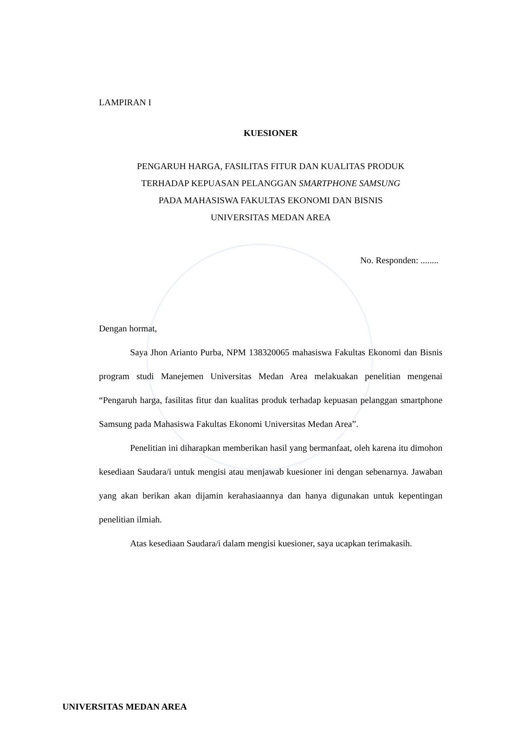LAMPIRAN I
KUESIONER
PENGARUH HARGA, FASILITAS FITUR DAN KUALITAS PRODUK
TERHADAP KEPUASAN PELANGGAN SMARTPHONE SAMSUNG
PADA MAHASISWA FAKULTAS EKONOMI DAN BISNIS
UNIVERSITAS MEDAN AREA
No. Responden: ........
Dengan hormat,
Saya Jhon Arianto Purba, NPM 138320065 mahasiswa Fakultas Ekonomi dan Bisnis program studi Manejemen Universitas Medan Area melakuakan penelitian mengenai “Pengaruh harga, fasilitas fitur dan kualitas produk terhadap kepuasan pelanggan smartphone Samsung pada Mahasiswa Fakultas Ekonomi Universitas Medan Area”.
Penelitian ini diharapkan memberikan hasil yang bermanfaat, oleh karena itu dimohon kesediaan Saudara/i untuk mengisi atau menjawab kuesioner ini dengan sebenarnya. Jawaban yang akan berikan akan dijamin kerahasiaannya dan hanya digunakan untuk kepentingan penelitian ilmiah.
Atas kesediaan Saudara/i dalam mengisi kuesioner, saya ucapkan terimakasih.
UNIVERSITAS MEDAN AREA